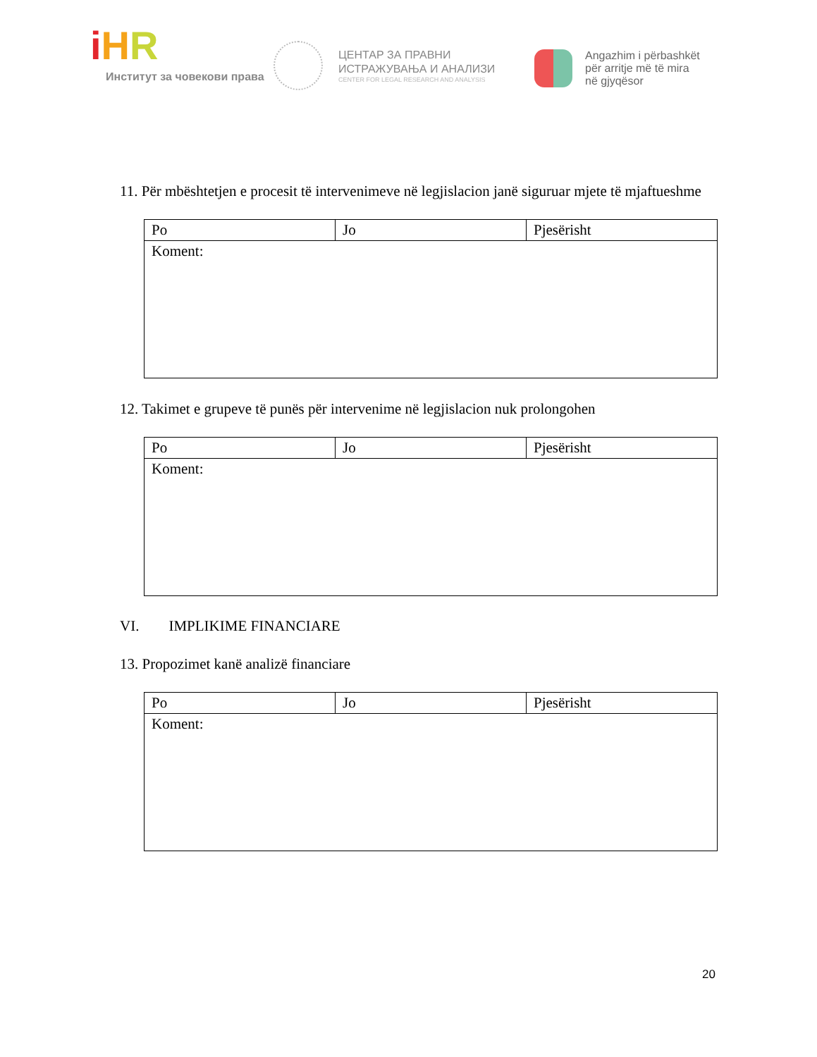iHR
Институт за човекови права
ЦЕНТАР ЗА ПРАВНИ
ИСТРАЖУВАЊА И АНАЛИЗИ
CENTER FOR LEGAL RESEARCH AND ANALYSIS
Angazhim i përbashkët
për arritje më të mira
në gjyqësor
11. Për mbështetjen e procesit të intervenimeve në legjislacion janë siguruar mjete të mjaftueshme
| Po | Jo | Pjesërisht |
| Koment: | | |
12. Takimet e grupeve të punës për intervenime në legjislacion nuk prolongohen
| Po | Jo | Pjesërisht |
| Koment: | | |
VI. IMPLIKIME FINANCIARE
13. Propozimet kanë analizë financiare
| Po | Jo | Pjesërisht |
| Koment: | | |
20